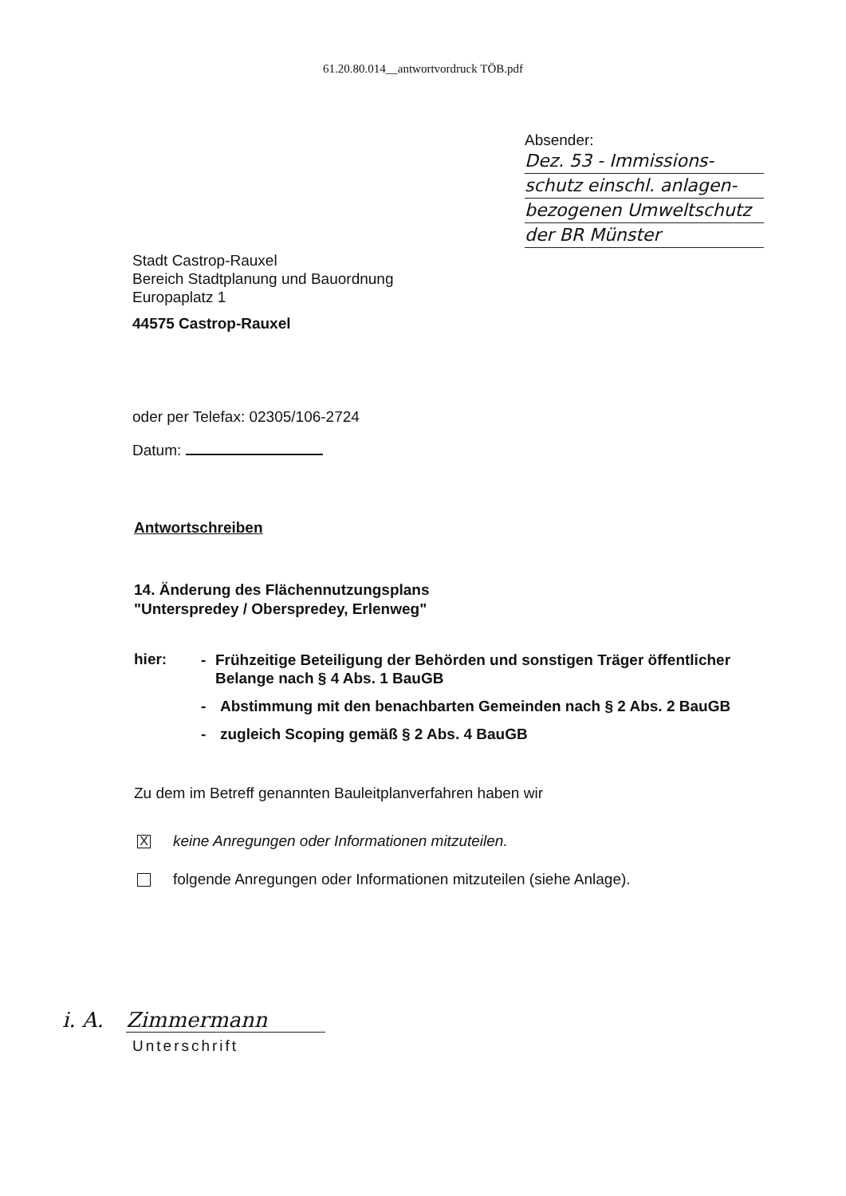61.20.80.014__antwortvordruck TÖB.pdf
Absender:
Dez. 53 - Immissions-
schutz einschl. anlagen-
bezogenen Umweltschutz
der BR Münster
Stadt Castrop-Rauxel
Bereich Stadtplanung und Bauordnung
Europaplatz 1
44575 Castrop-Rauxel
oder per Telefax: 02305/106-2724
Datum:
Antwortschreiben
14. Änderung des Flächennutzungsplans
"Unterspredey / Oberspredey, Erlenweg"
hier:
- Frühzeitige Beteiligung der Behörden und sonstigen Träger öffentlicher Belange nach § 4 Abs. 1 BauGB
- Abstimmung mit den benachbarten Gemeinden nach § 2 Abs. 2 BauGB
- zugleich Scoping gemäß § 2 Abs. 4 BauGB
Zu dem im Betreff genannten Bauleitplanverfahren haben wir
X
keine Anregungen oder Informationen mitzuteilen.
folgende Anregungen oder Informationen mitzuteilen (siehe Anlage).
i. A. Zimmermann
Unterschrift